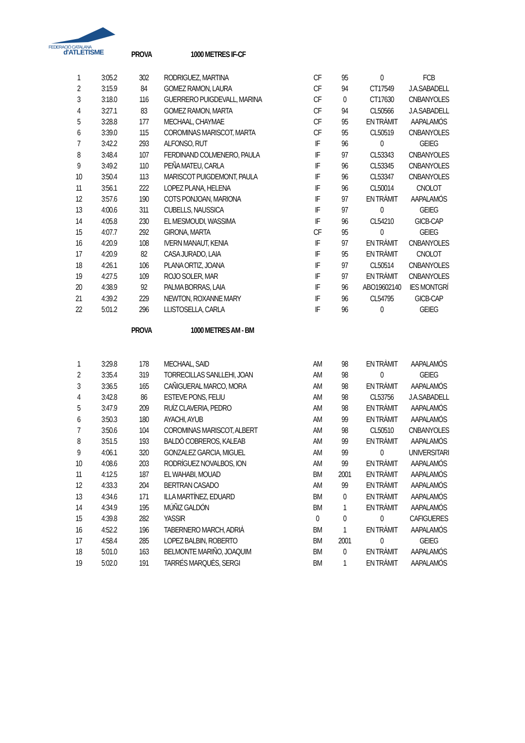FEDERACIÓ CATALANA
d'ATLETISME
PROVA 1000 METRES IF-CF
| 1 | 3:05.2 | 302 | RODRIGUEZ, MARTINA | CF | 95 | 0 | FCB |
| 2 | 3:15.9 | 84 | GOMEZ RAMON, LAURA | CF | 94 | CT17549 | J.A.SABADELL |
| 3 | 3:18.0 | 116 | GUERRERO PUIGDEVALL, MARINA | CF | 0 | CT17630 | CNBANYOLES |
| 4 | 3:27.1 | 83 | GOMEZ RAMON, MARTA | CF | 94 | CL50566 | J.A.SABADELL |
| 5 | 3:28.8 | 177 | MECHAAL, CHAYMAE | CF | 95 | EN TRÀMIT | AAPALAMÓS |
| 6 | 3:39.0 | 115 | COROMINAS MARISCOT, MARTA | CF | 95 | CL50519 | CNBANYOLES |
| 7 | 3:42.2 | 293 | ALFONSO, RUT | IF | 96 | 0 | GEIEG |
| 8 | 3:48.4 | 107 | FERDINAND COLMENERO, PAULA | IF | 97 | CL53343 | CNBANYOLES |
| 9 | 3:49.2 | 110 | PEÑA MATEU, CARLA | IF | 96 | CL53345 | CNBANYOLES |
| 10 | 3:50.4 | 113 | MARISCOT PUIGDEMONT, PAULA | IF | 96 | CL53347 | CNBANYOLES |
| 11 | 3:56.1 | 222 | LOPEZ PLANA, HELENA | IF | 96 | CL50014 | CNOLOT |
| 12 | 3:57.6 | 190 | COTS PONJOAN, MARIONA | IF | 97 | EN TRÀMIT | AAPALAMÓS |
| 13 | 4:00.6 | 311 | CUBELLS, NAUSSICA | IF | 97 | 0 | GEIEG |
| 14 | 4:05.8 | 230 | EL MESMOUDI, WASSIMA | IF | 96 | CL54210 | GICB-CAP |
| 15 | 4:07.7 | 292 | GIRONA, MARTA | CF | 95 | 0 | GEIEG |
| 16 | 4:20.9 | 108 | IVERN MANAUT, KENIA | IF | 97 | EN TRÀMIT | CNBANYOLES |
| 17 | 4:20.9 | 82 | CASA JURADO, LAIA | IF | 95 | EN TRÀMIT | CNOLOT |
| 18 | 4:26.1 | 106 | PLANA ORTIZ, JOANA | IF | 97 | CL50514 | CNBANYOLES |
| 19 | 4:27.5 | 109 | ROJO SOLER, MAR | IF | 97 | EN TRÀMIT | CNBANYOLES |
| 20 | 4:38.9 | 92 | PALMA BORRAS, LAIA | IF | 96 | ABO19602140 | IES MONTGRÍ |
| 21 | 4:39.2 | 229 | NEWTON, ROXANNE MARY | IF | 96 | CL54795 | GICB-CAP |
| 22 | 5:01.2 | 296 | LLISTOSELLA, CARLA | IF | 96 | 0 | GEIEG |
PROVA 1000 METRES AM - BM
| 1 | 3:29.8 | 178 | MECHAAL, SAID | AM | 98 | EN TRÀMIT | AAPALAMÓS |
| 2 | 3:35.4 | 319 | TORRECILLAS SANLLEHI, JOAN | AM | 98 | 0 | GEIEG |
| 3 | 3:36.5 | 165 | CAÑIGUERAL MARCO, MORA | AM | 98 | EN TRÀMIT | AAPALAMÓS |
| 4 | 3:42.8 | 86 | ESTEVE PONS, FELIU | AM | 98 | CL53756 | J.A.SABADELL |
| 5 | 3:47.9 | 209 | RUÍZ CLAVERIA, PEDRO | AM | 98 | EN TRÀMIT | AAPALAMÓS |
| 6 | 3:50.3 | 180 | AYACHI, AYUB | AM | 99 | EN TRÀMIT | AAPALAMÓS |
| 7 | 3:50.6 | 104 | COROMINAS MARISCOT, ALBERT | AM | 98 | CL50510 | CNBANYOLES |
| 8 | 3:51.5 | 193 | BALDÒ COBREROS, KALEAB | AM | 99 | EN TRÀMIT | AAPALAMÓS |
| 9 | 4:06.1 | 320 | GONZALEZ GARCIA, MIGUEL | AM | 99 | 0 | UNIVERSITARI |
| 10 | 4:08.6 | 203 | RODRÍGUEZ NOVALBOS, ION | AM | 99 | EN TRÀMIT | AAPALAMÓS |
| 11 | 4:12.5 | 187 | EL WAHABI, MOUAD | BM | 2001 | EN TRÀMIT | AAPALAMÓS |
| 12 | 4:33.3 | 204 | BERTRAN CASADO | AM | 99 | EN TRÀMIT | AAPALAMÓS |
| 13 | 4:34.6 | 171 | ILLA MARTÍNEZ, EDUARD | BM | 0 | EN TRÀMIT | AAPALAMÓS |
| 14 | 4:34.9 | 195 | MÚÑIZ GALDÓN | BM | 1 | EN TRÀMIT | AAPALAMÓS |
| 15 | 4:39.8 | 282 | YASSIR | 0 | 0 | 0 | CAFIGUERES |
| 16 | 4:52.2 | 196 | TABERNERO MARCH, ADRIÀ | BM | 1 | EN TRÀMIT | AAPALAMÓS |
| 17 | 4:58.4 | 285 | LOPEZ BALBIN, ROBERTO | BM | 2001 | 0 | GEIEG |
| 18 | 5:01.0 | 163 | BELMONTE MARIÑO, JOAQUIM | BM | 0 | EN TRÀMIT | AAPALAMÓS |
| 19 | 5:02.0 | 191 | TARRÉS MARQUÈS, SERGI | BM | 1 | EN TRÀMIT | AAPALAMÓS |